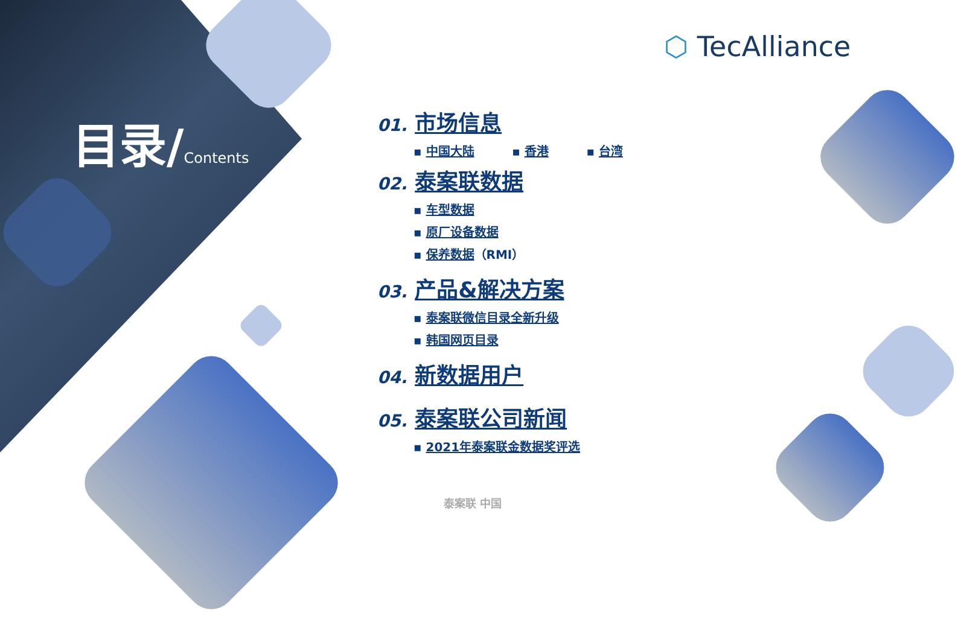目录/Contents
⬡ TecAlliance
01. 市场信息
▪ 中国大陆 ▪ 香港 ▪ 台湾
02. 泰案联数据
▪ 车型数据
▪ 原厂设备数据
▪ 保养数据（RMI）
03. 产品&解决方案
▪ 泰案联微信目录全新升级
▪ 韩国网页目录
04. 新数据用户
05. 泰案联公司新闻
▪ 2021年泰案联金数据奖评选
泰案联 中国